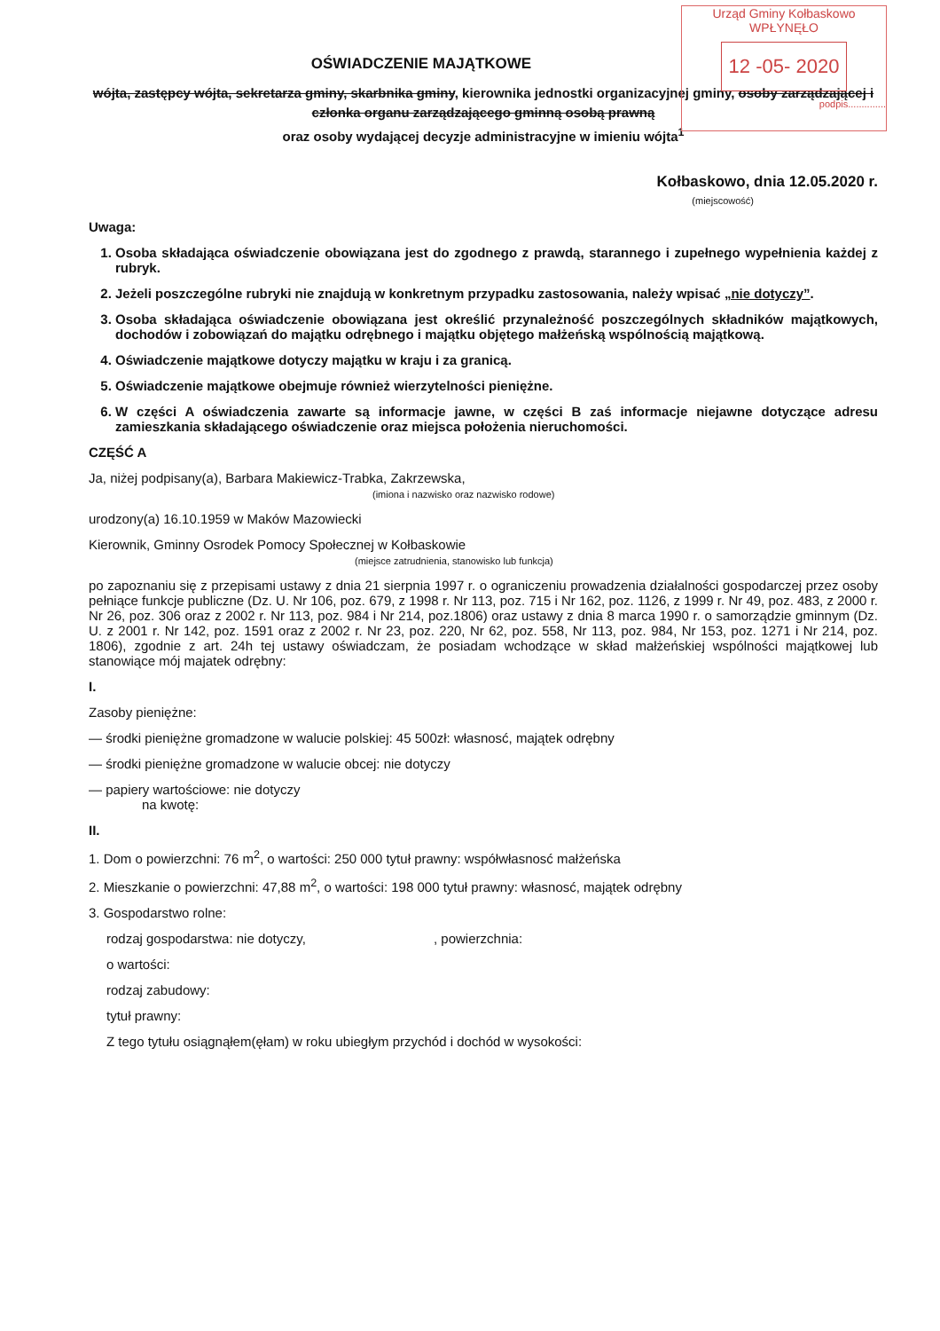Urząd Gminy Kołbaskowo
WPŁYNĘŁO
12 -05- 2020
podpis..............
OŚWIADCZENIE MAJĄTKOWE
wójta, zastępcy wójta, sekretarza gminy, skarbnika gminy, kierownika jednostki organizacyjnej gminy, osoby zarządzającej i członka organu zarządzającego gminną osobą prawną
oraz osoby wydającej decyzje administracyjne w imieniu wójta<sup>1</sup>
Kołbaskowo, dnia 12.05.2020 r.
(miejscowość)
Uwaga:
1. Osoba składająca oświadczenie obowiązana jest do zgodnego z prawdą, starannego i zupełnego wypełnienia każdej z rubryk.
2. Jeżeli poszczególne rubryki nie znajdują w konkretnym przypadku zastosowania, należy wpisać „nie dotyczy”.
3. Osoba składająca oświadczenie obowiązana jest określić przynależność poszczególnych składników majątkowych, dochodów i zobowiązań do majątku odrębnego i majątku objętego małżeńską wspólnością majątkową.
4. Oświadczenie majątkowe dotyczy majątku w kraju i za granicą.
5. Oświadczenie majątkowe obejmuje również wierzytelności pieniężne.
6. W części A oświadczenia zawarte są informacje jawne, w części B zaś informacje niejawne dotyczące adresu zamieszkania składającego oświadczenie oraz miejsca położenia nieruchomości.
CZĘŚĆ A
Ja, niżej podpisany(a), Barbara Makiewicz-Trabka, Zakrzewska,
(imiona i nazwisko oraz nazwisko rodowe)
urodzony(a) 16.10.1959 w Maków Mazowiecki
Kierownik, Gminny Osrodek Pomocy Społecznej w Kołbaskowie
(miejsce zatrudnienia, stanowisko lub funkcja)
po zapoznaniu się z przepisami ustawy z dnia 21 sierpnia 1997 r. o ograniczeniu prowadzenia działalności gospodarczej przez osoby pełniące funkcje publiczne (Dz. U. Nr 106, poz. 679, z 1998 r. Nr 113, poz. 715 i Nr 162, poz. 1126, z 1999 r. Nr 49, poz. 483, z 2000 r. Nr 26, poz. 306 oraz z 2002 r. Nr 113, poz. 984 i Nr 214, poz.1806) oraz ustawy z dnia 8 marca 1990 r. o samorządzie gminnym (Dz. U. z 2001 r. Nr 142, poz. 1591 oraz z 2002 r. Nr 23, poz. 220, Nr 62, poz. 558, Nr 113, poz. 984, Nr 153, poz. 1271 i Nr 214, poz. 1806), zgodnie z art. 24h tej ustawy oświadczam, że posiadam wchodzące w skład małżeńskiej wspólności majątkowej lub stanowiące mój majatek odrębny:
I.
Zasoby pieniężne:
— środki pieniężne gromadzone w walucie polskiej: 45 500zł: własnosć, majątek odrębny
— środki pieniężne gromadzone w walucie obcej: nie dotyczy
— papiery wartościowe: nie dotyczy
na kwotę:
II.
1. Dom o powierzchni: 76 m<sup>2</sup>, o wartości: 250 000 tytuł prawny: współwłasnosć małżeńska
2. Mieszkanie o powierzchni: 47,88 m<sup>2</sup>, o wartości: 198 000 tytuł prawny: własnosć, majątek odrębny
3. Gospodarstwo rolne:
rodzaj gospodarstwa: nie dotyczy, , powierzchnia:
o wartości:
rodzaj zabudowy:
tytuł prawny:
Z tego tytułu osiągnąłem(ęłam) w roku ubiegłym przychód i dochód w wysokości: